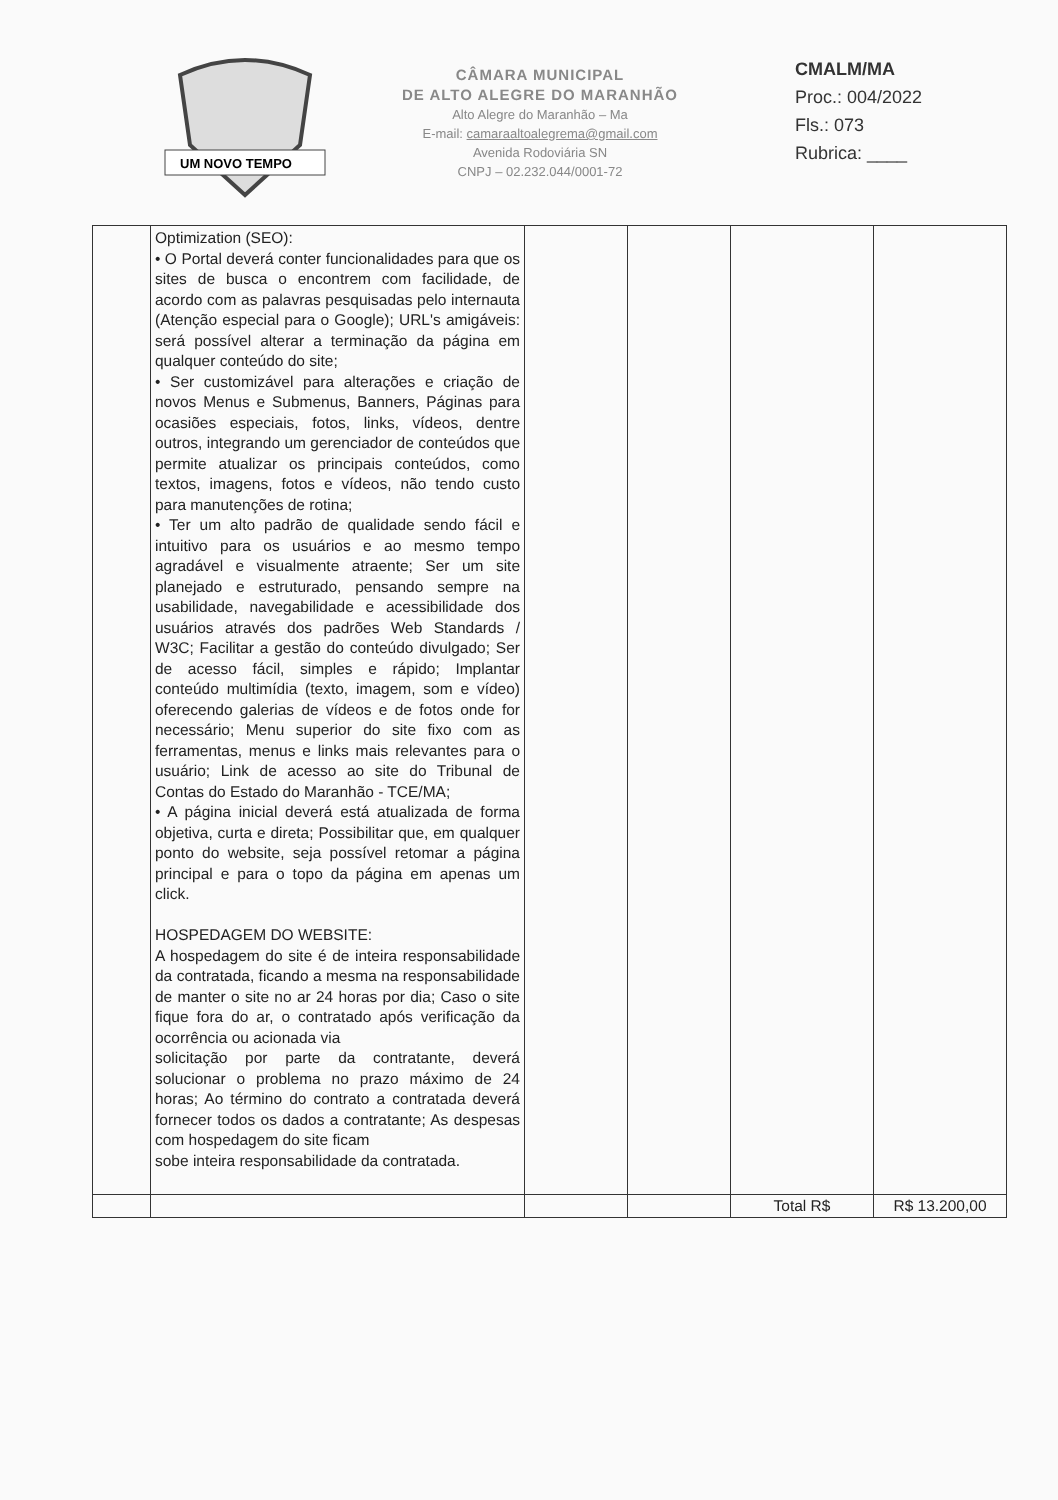UM NOVO TEMPO
CÂMARA MUNICIPAL
DE ALTO ALEGRE DO MARANHÃO
Alto Alegre do Maranhão – Ma
E-mail: camaraaltoalegrema@gmail.com
Avenida Rodoviária SN
CNPJ – 02.232.044/0001-72
CMALM/MA
Proc.: 004/2022
Fls.: 073
Rubrica: ____
| | Optimization (SEO): • O Portal deverá conter funcionalidades para que os sites de busca o encontrem com facilidade, de acordo com as palavras pesquisadas pelo internauta (Atenção especial para o Google); URL's amigáveis: será possível alterar a terminação da página em qualquer conteúdo do site; • Ser customizável para alterações e criação de novos Menus e Submenus, Banners, Páginas para ocasiões especiais, fotos, links, vídeos, dentre outros, integrando um gerenciador de conteúdos que permite atualizar os principais conteúdos, como textos, imagens, fotos e vídeos, não tendo custo para manutenções de rotina; • Ter um alto padrão de qualidade sendo fácil e intuitivo para os usuários e ao mesmo tempo agradável e visualmente atraente; Ser um site planejado e estruturado, pensando sempre na usabilidade, navegabilidade e acessibilidade dos usuários através dos padrões Web Standards / W3C; Facilitar a gestão do conteúdo divulgado; Ser de acesso fácil, simples e rápido; Implantar conteúdo multimídia (texto, imagem, som e vídeo) oferecendo galerias de vídeos e de fotos onde for necessário; Menu superior do site fixo com as ferramentas, menus e links mais relevantes para o usuário; Link de acesso ao site do Tribunal de Contas do Estado do Maranhão - TCE/MA; • A página inicial deverá está atualizada de forma objetiva, curta e direta; Possibilitar que, em qualquer ponto do website, seja possível retomar a página principal e para o topo da página em apenas um click. HOSPEDAGEM DO WEBSITE: A hospedagem do site é de inteira responsabilidade da contratada, ficando a mesma na responsabilidade de manter o site no ar 24 horas por dia; Caso o site fique fora do ar, o contratado após verificação da ocorrência ou acionada via solicitação por parte da contratante, deverá solucionar o problema no prazo máximo de 24 horas; Ao término do contrato a contratada deverá fornecer todos os dados a contratante; As despesas com hospedagem do site ficam sobe inteira responsabilidade da contratada. | | | | |
| | | | | Total R$ | R$ 13.200,00 |